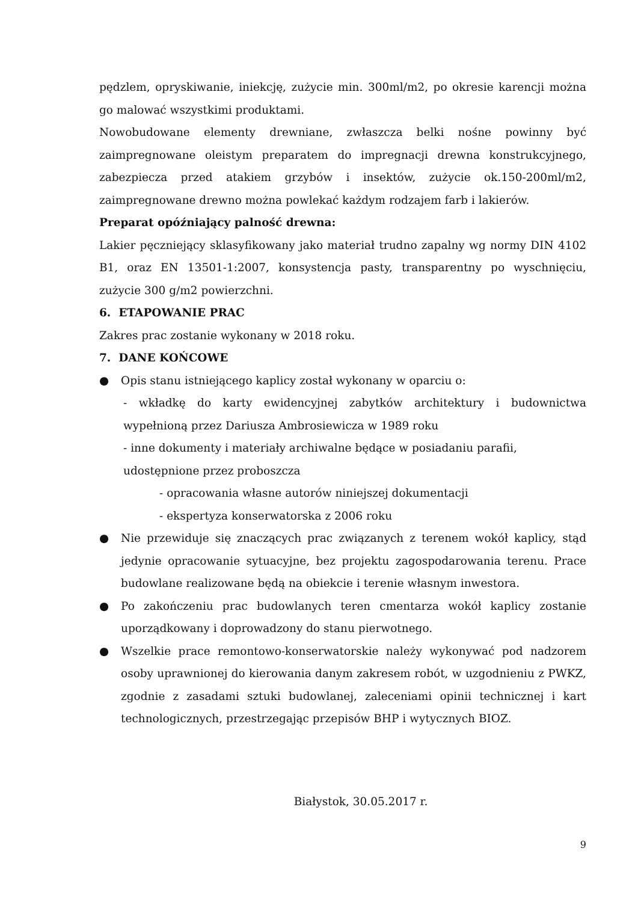pędzlem, opryskiwanie, iniekcję, zużycie min. 300ml/m2, po okresie karencji można go malować wszystkimi produktami.
Nowobudowane elementy drewniane, zwłaszcza belki nośne powinny być zaimpregnowane oleistym preparatem do impregnacji drewna konstrukcyjnego, zabezpiecza przed atakiem grzybów i insektów, zużycie ok.150-200ml/m2, zaimpregnowane drewno można powlekać każdym rodzajem farb i lakierów.
Preparat opóźniający palność drewna:
Lakier pęczniejący sklasyfikowany jako materiał trudno zapalny wg normy DIN 4102 B1, oraz EN 13501-1:2007, konsystencja pasty, transparentny po wyschnięciu, zużycie 300 g/m2 powierzchni.
6. ETAPOWANIE PRAC
Zakres prac zostanie wykonany w 2018 roku.
7. DANE KOŃCOWE
● Opis stanu istniejącego kaplicy został wykonany w oparciu o:
- wkładkę do karty ewidencyjnej zabytków architektury i budownictwa wypełnioną przez Dariusza Ambrosiewicza w 1989 roku
- inne dokumenty i materiały archiwalne będące w posiadaniu parafii, udostępnione przez proboszcza
- opracowania własne autorów niniejszej dokumentacji
- ekspertyza konserwatorska z 2006 roku
● Nie przewiduje się znaczących prac związanych z terenem wokół kaplicy, stąd jedynie opracowanie sytuacyjne, bez projektu zagospodarowania terenu. Prace budowlane realizowane będą na obiekcie i terenie własnym inwestora.
● Po zakończeniu prac budowlanych teren cmentarza wokół kaplicy zostanie uporządkowany i doprowadzony do stanu pierwotnego.
● Wszelkie prace remontowo-konserwatorskie należy wykonywać pod nadzorem osoby uprawnionej do kierowania danym zakresem robót, w uzgodnieniu z PWKZ, zgodnie z zasadami sztuki budowlanej, zaleceniami opinii technicznej i kart technologicznych, przestrzegając przepisów BHP i wytycznych BIOZ.
Białystok, 30.05.2017 r.
9